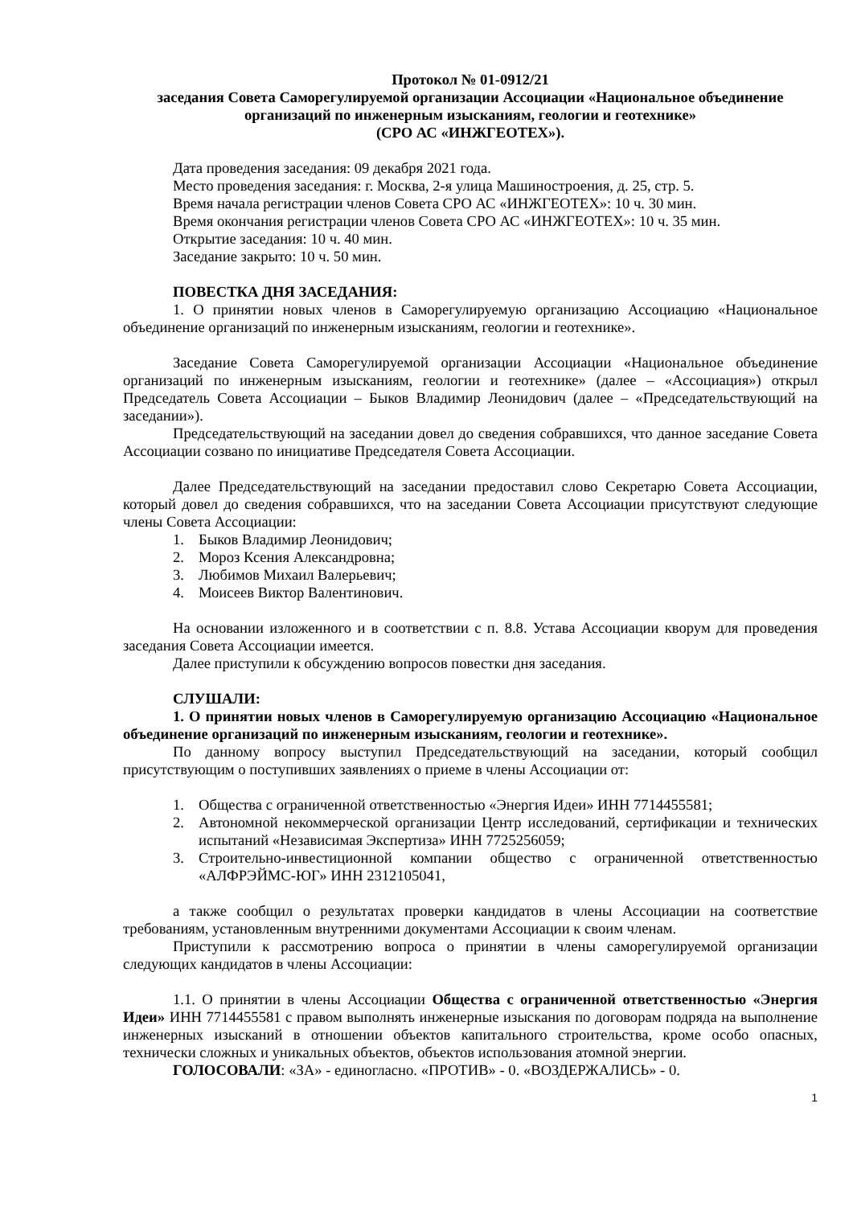Протокол № 01-0912/21
заседания Совета Саморегулируемой организации Ассоциации «Национальное объединение организаций по инженерным изысканиям, геологии и геотехнике»
(СРО АС «ИНЖГЕОТЕХ»).
Дата проведения заседания: 09 декабря 2021 года.
Место проведения заседания: г. Москва, 2-я улица Машиностроения, д. 25, стр. 5.
Время начала регистрации членов Совета СРО АС «ИНЖГЕОТЕХ»: 10 ч. 30 мин.
Время окончания регистрации членов Совета СРО АС «ИНЖГЕОТЕХ»: 10 ч. 35 мин.
Открытие заседания: 10 ч. 40 мин.
Заседание закрыто: 10 ч. 50 мин.
ПОВЕСТКА ДНЯ ЗАСЕДАНИЯ:
1. О принятии новых членов в Саморегулируемую организацию Ассоциацию «Национальное объединение организаций по инженерным изысканиям, геологии и геотехнике».
Заседание Совета Саморегулируемой организации Ассоциации «Национальное объединение организаций по инженерным изысканиям, геологии и геотехнике» (далее – «Ассоциация») открыл Председатель Совета Ассоциации – Быков Владимир Леонидович (далее – «Председательствующий на заседании»).
Председательствующий на заседании довел до сведения собравшихся, что данное заседание Совета Ассоциации созвано по инициативе Председателя Совета Ассоциации.
Далее Председательствующий на заседании предоставил слово Секретарю Совета Ассоциации, который довел до сведения собравшихся, что на заседании Совета Ассоциации присутствуют следующие члены Совета Ассоциации:
1. Быков Владимир Леонидович;
2. Мороз Ксения Александровна;
3. Любимов Михаил Валерьевич;
4. Моисеев Виктор Валентинович.
На основании изложенного и в соответствии с п. 8.8. Устава Ассоциации кворум для проведения заседания Совета Ассоциации имеется.
Далее приступили к обсуждению вопросов повестки дня заседания.
СЛУШАЛИ:
1. О принятии новых членов в Саморегулируемую организацию Ассоциацию «Национальное объединение организаций по инженерным изысканиям, геологии и геотехнике».
По данному вопросу выступил Председательствующий на заседании, который сообщил присутствующим о поступивших заявлениях о приеме в члены Ассоциации от:
1. Общества с ограниченной ответственностью «Энергия Идеи» ИНН 7714455581;
2. Автономной некоммерческой организации Центр исследований, сертификации и технических испытаний «Независимая Экспертиза» ИНН 7725256059;
3. Строительно-инвестиционной компании общество с ограниченной ответственностью «АЛФРЭЙМС-ЮГ» ИНН 2312105041,
а также сообщил о результатах проверки кандидатов в члены Ассоциации на соответствие требованиям, установленным внутренними документами Ассоциации к своим членам.
Приступили к рассмотрению вопроса о принятии в члены саморегулируемой организации следующих кандидатов в члены Ассоциации:
1.1. О принятии в члены Ассоциации Общества с ограниченной ответственностью «Энергия Идеи» ИНН 7714455581 с правом выполнять инженерные изыскания по договорам подряда на выполнение инженерных изысканий в отношении объектов капитального строительства, кроме особо опасных, технически сложных и уникальных объектов, объектов использования атомной энергии.
ГОЛОСОВАЛИ: «ЗА» - единогласно. «ПРОТИВ» - 0. «ВОЗДЕРЖАЛИСЬ» - 0.
1